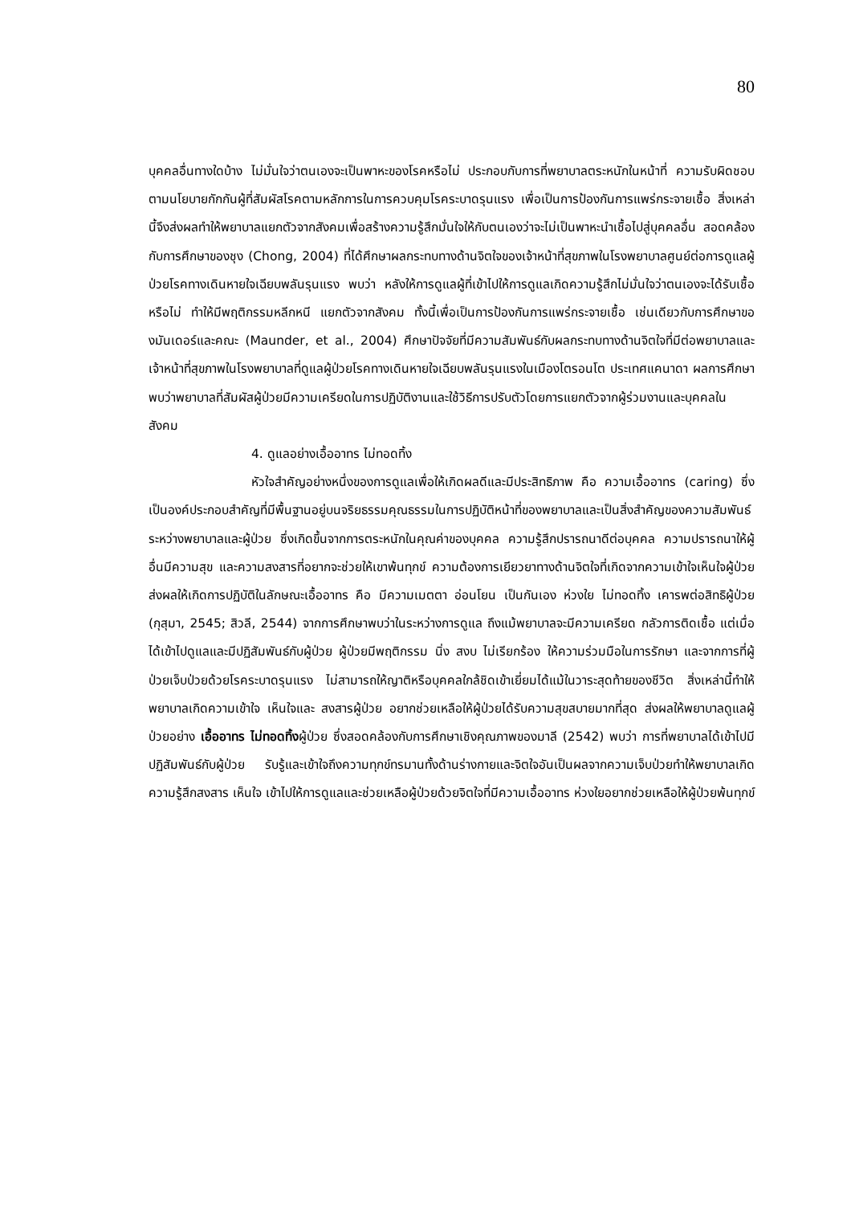80
บุคคลอื่นทางใดบ้าง ไม่มั่นใจว่าตนเองจะเป็นพาหะของโรคหรือไม่ ประกอบกับการที่พยาบาลตระหนักในหน้าที่ ความรับผิดชอบตามนโยบายกักกันผู้ที่สัมผัสโรคตามหลักการในการควบคุมโรคระบาดรุนแรง เพื่อเป็นการป้องกันการแพร่กระจายเชื้อ สิ่งเหล่านี้จึงส่งผลทำให้พยาบาลแยกตัวจากสังคมเพื่อสร้างความรู้สึกมั่นใจให้กับตนเองว่าจะไม่เป็นพาหะนำเชื้อไปสู่บุคคลอื่น สอดคล้องกับการศึกษาของชุง (Chong, 2004) ที่ได้ศึกษาผลกระทบทางด้านจิตใจของเจ้าหน้าที่สุขภาพในโรงพยาบาลศูนย์ต่อการดูแลผู้ป่วยโรคทางเดินหายใจเฉียบพลันรุนแรง พบว่า หลังให้การดูแลผู้ที่เข้าไปให้การดูแลเกิดความรู้สึกไม่มั่นใจว่าตนเองจะได้รับเชื้อหรือไม่ ทำให้มีพฤติกรรมหลีกหนี แยกตัวจากสังคม ทั้งนี้เพื่อเป็นการป้องกันการแพร่กระจายเชื้อ เช่นเดียวกับการศึกษาของมันเดอร์และคณะ (Maunder, et al., 2004) ศึกษาปัจจัยที่มีความสัมพันธ์กับผลกระทบทางด้านจิตใจที่มีต่อพยาบาลและเจ้าหน้าที่สุขภาพในโรงพยาบาลที่ดูแลผู้ป่วยโรคทางเดินหายใจเฉียบพลันรุนแรงในเมืองโตรอนโต ประเทศแคนาดา ผลการศึกษาพบว่าพยาบาลที่สัมผัสผู้ป่วยมีความเครียดในการปฏิบัติงานและใช้วิธีการปรับตัวโดยการแยกตัวจากผู้ร่วมงานและบุคคลในสังคม
4. ดูแลอย่างเอื้ออาทร ไม่ทอดทิ้ง
หัวใจสำคัญอย่างหนึ่งของการดูแลเพื่อให้เกิดผลดีและมีประสิทธิภาพ คือ ความเอื้ออาทร (caring) ซึ่งเป็นองค์ประกอบสำคัญที่มีพื้นฐานอยู่บนจริยธรรมคุณธรรมในการปฏิบัติหน้าที่ของพยาบาลและเป็นสิ่งสำคัญของความสัมพันธ์ระหว่างพยาบาลและผู้ป่วย ซึ่งเกิดขึ้นจากการตระหนักในคุณค่าของบุคคล ความรู้สึกปรารถนาดีต่อบุคคล ความปรารถนาให้ผู้อื่นมีความสุข และความสงสารที่อยากจะช่วยให้เขาพ้นทุกข์ ความต้องการเยียวยาทางด้านจิตใจที่เกิดจากความเข้าใจเห็นใจผู้ป่วย ส่งผลให้เกิดการปฏิบัติในลักษณะเอื้ออาทร คือ มีความเมตตา อ่อนโยน เป็นกันเอง ห่วงใย ไม่ทอดทิ้ง เคารพต่อสิทธิผู้ป่วย (กุสุมา, 2545; สิวลี, 2544) จากการศึกษาพบว่าในระหว่างการดูแล ถึงแม้พยาบาลจะมีความเครียด กลัวการติดเชื้อ แต่เมื่อได้เข้าไปดูแลและมีปฏิสัมพันธ์กับผู้ป่วย ผู้ป่วยมีพฤติกรรม นิ่ง สงบ ไม่เรียกร้อง ให้ความร่วมมือในการรักษา และจากการที่ผู้ป่วยเจ็บป่วยด้วยโรคระบาดรุนแรง ไม่สามารถให้ญาติหรือบุคคลใกล้ชิดเข้าเยี่ยมได้แม้ในวาระสุดท้ายของชีวิต สิ่งเหล่านี้ทำให้พยาบาลเกิดความเข้าใจ เห็นใจและ สงสารผู้ป่วย อยากช่วยเหลือให้ผู้ป่วยได้รับความสุขสบายมากที่สุด ส่งผลให้พยาบาลดูแลผู้ป่วยอย่าง เอื้ออาทร ไม่ทอดทิ้งผู้ป่วย ซึ่งสอดคล้องกับการศึกษาเชิงคุณภาพของมาลี (2542) พบว่า การที่พยาบาลได้เข้าไปมีปฏิสัมพันธ์กับผู้ป่วย รับรู้และเข้าใจถึงความทุกข์ทรมานทั้งด้านร่างกายและจิตใจอันเป็นผลจากความเจ็บป่วยทำให้พยาบาลเกิดความรู้สึกสงสาร เห็นใจ เข้าไปให้การดูแลและช่วยเหลือผู้ป่วยด้วยจิตใจที่มีความเอื้ออาทร ห่วงใยอยากช่วยเหลือให้ผู้ป่วยพ้นทุกข์